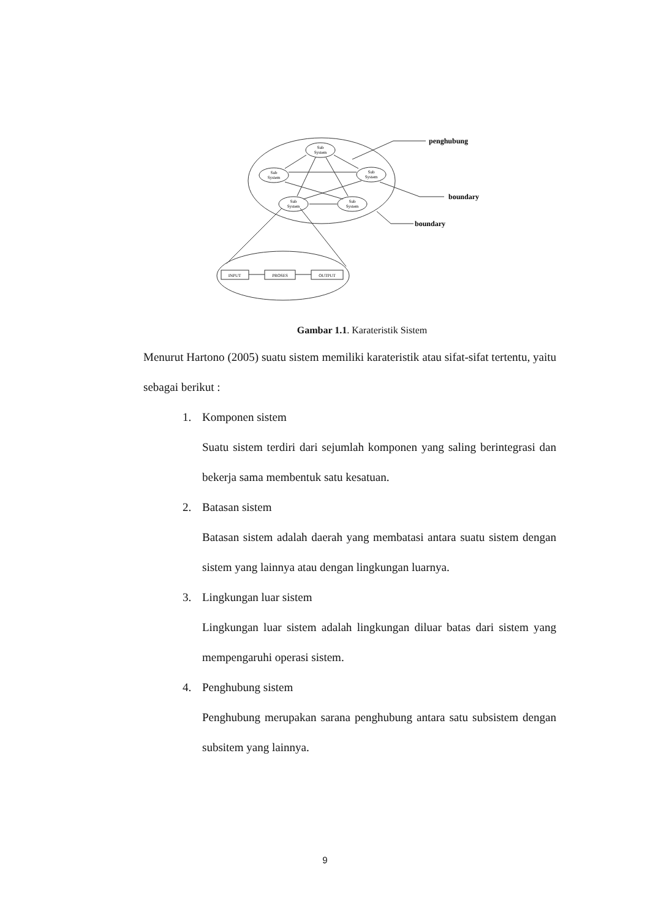Sub
System
Sub
System
Sub
System
Sub
System
Sub
System
INPUT
PROSES
OUTPUT
penghubung
boundary
boundary
Gambar 1.1. Karateristik Sistem
Menurut Hartono (2005) suatu sistem memiliki karateristik atau sifat-sifat tertentu, yaitu sebagai berikut :
1. Komponen sistem
Suatu sistem terdiri dari sejumlah komponen yang saling berintegrasi dan bekerja sama membentuk satu kesatuan.
2. Batasan sistem
Batasan sistem adalah daerah yang membatasi antara suatu sistem dengan sistem yang lainnya atau dengan lingkungan luarnya.
3. Lingkungan luar sistem
Lingkungan luar sistem adalah lingkungan diluar batas dari sistem yang mempengaruhi operasi sistem.
4. Penghubung sistem
Penghubung merupakan sarana penghubung antara satu subsistem dengan subsitem yang lainnya.
9